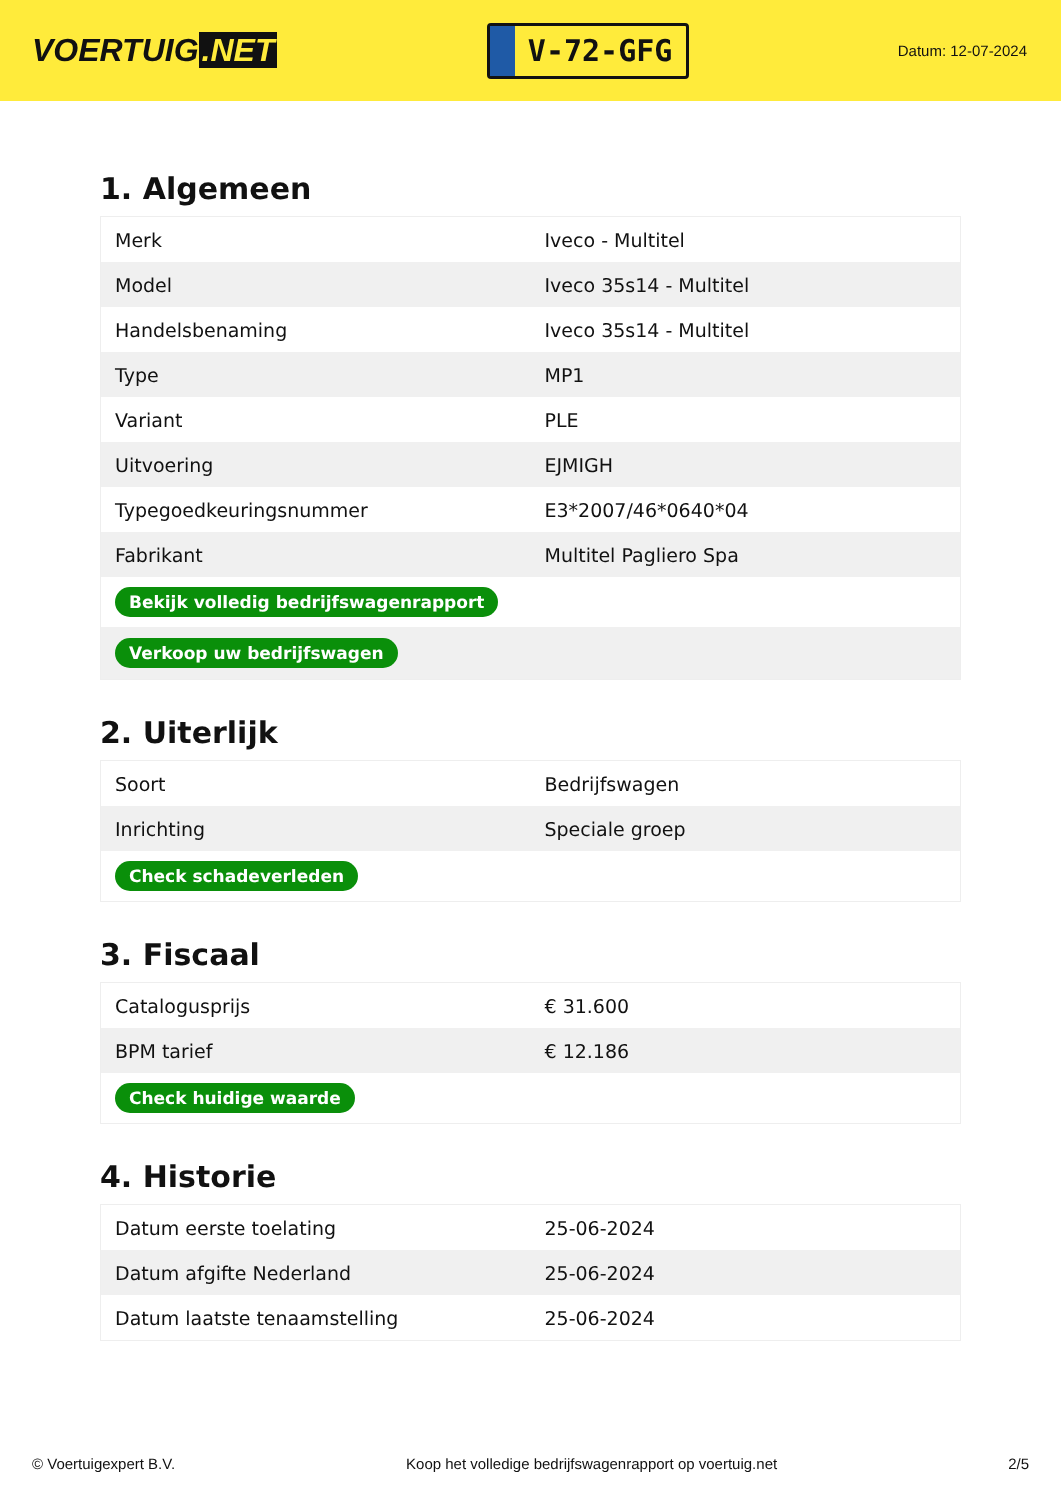VOERTUIG.NET
V-72-GFG
Datum: 12-07-2024
1. Algemeen
| Merk | Iveco - Multitel |
| Model | Iveco 35s14 - Multitel |
| Handelsbenaming | Iveco 35s14 - Multitel |
| Type | MP1 |
| Variant | PLE |
| Uitvoering | EJMIGH |
| Typegoedkeuringsnummer | E3*2007/46*0640*04 |
| Fabrikant | Multitel Pagliero Spa |
| Bekijk volledig bedrijfswagenrapport | |
| Verkoop uw bedrijfswagen | |
2. Uiterlijk
| Soort | Bedrijfswagen |
| Inrichting | Speciale groep |
| Check schadeverleden | |
3. Fiscaal
| Catalogusprijs | € 31.600 |
| BPM tarief | € 12.186 |
| Check huidige waarde | |
4. Historie
| Datum eerste toelating | 25-06-2024 |
| Datum afgifte Nederland | 25-06-2024 |
| Datum laatste tenaamstelling | 25-06-2024 |
© Voertuigexpert B.V. Koop het volledige bedrijfswagenrapport op voertuig.net 2/5